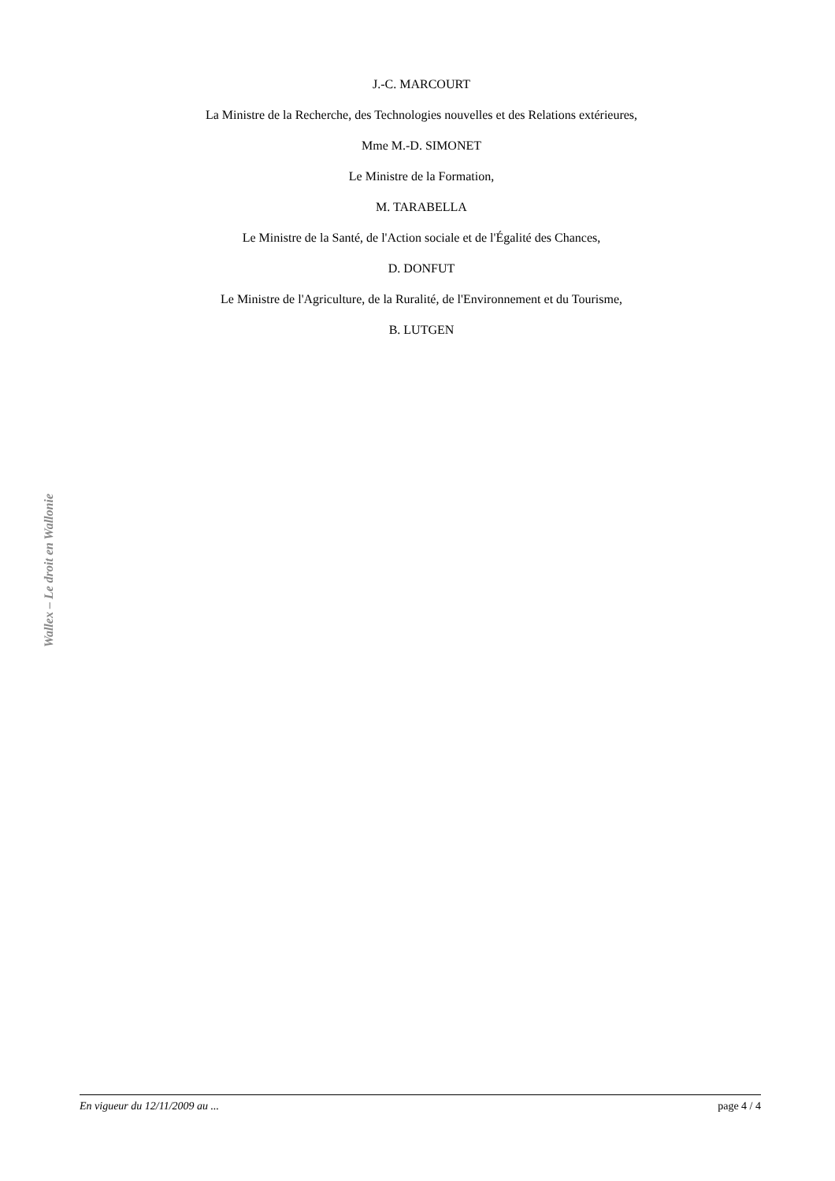Wallex – Le droit en Wallonie
J.-C. MARCOURT
La Ministre de la Recherche, des Technologies nouvelles et des Relations extérieures,
Mme M.-D. SIMONET
Le Ministre de la Formation,
M. TARABELLA
Le Ministre de la Santé, de l'Action sociale et de l'Égalité des Chances,
D. DONFUT
Le Ministre de l'Agriculture, de la Ruralité, de l'Environnement et du Tourisme,
B. LUTGEN
En vigueur du 12/11/2009 au ... page 4 / 4